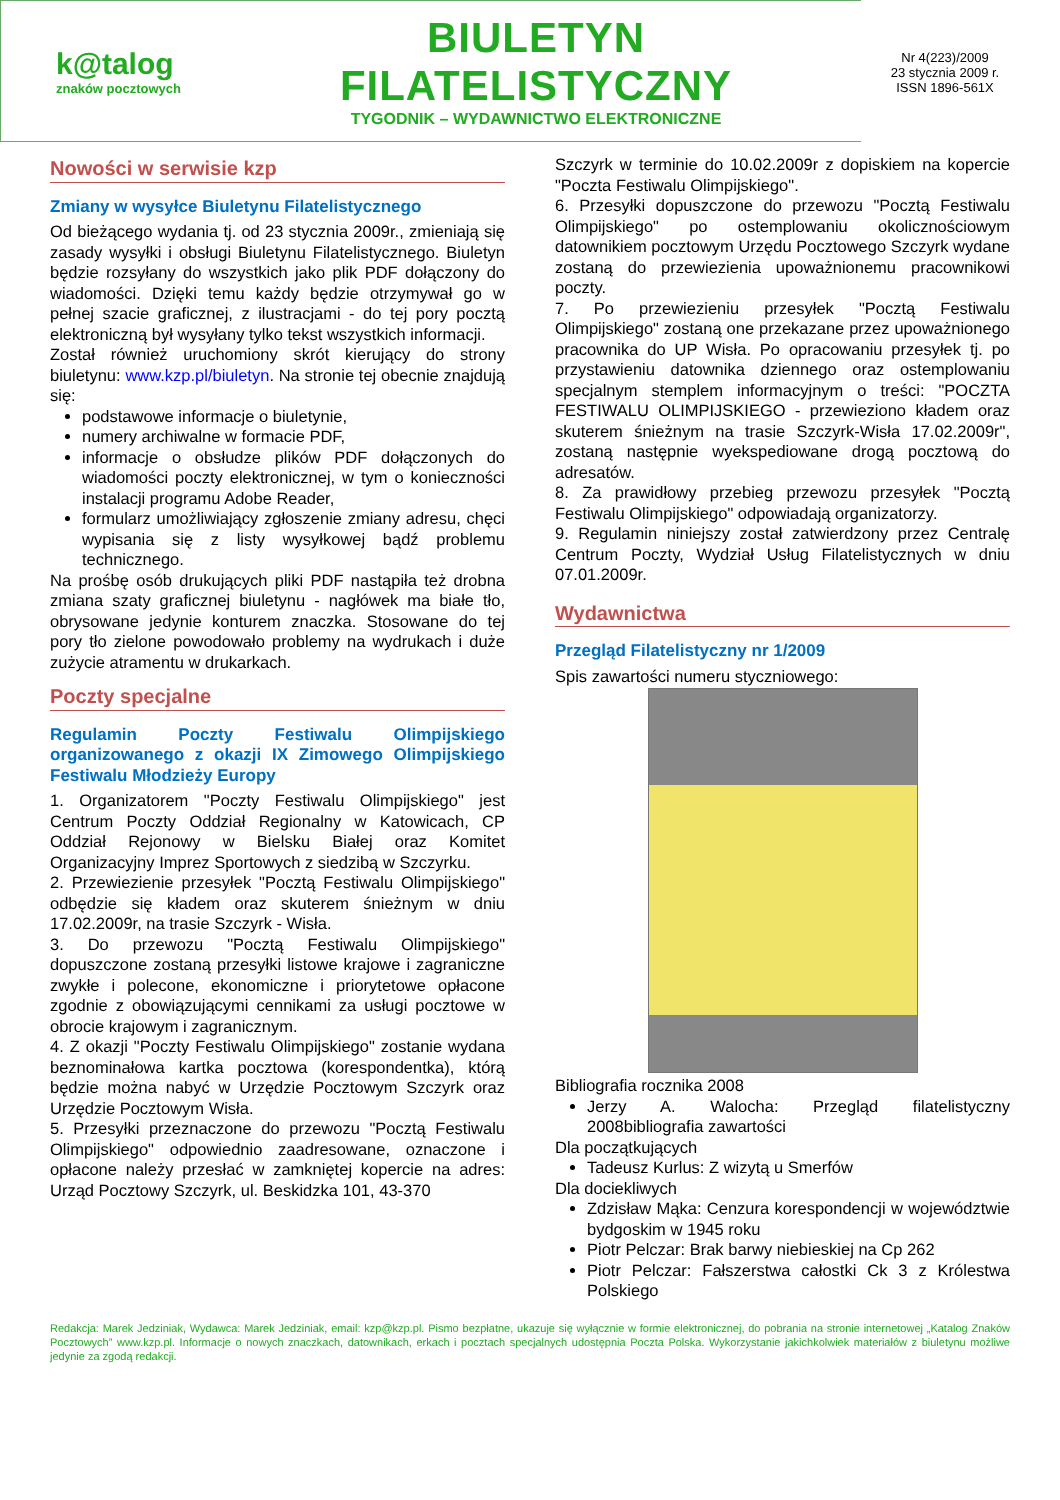k@talog
znaków pocztowych
BIULETYN FILATELISTYCZNY
TYGODNIK – WYDAWNICTWO ELEKTRONICZNE
Nr 4(223)/2009
23 stycznia 2009 r.
ISSN 1896-561X
Nowości w serwisie kzp
Zmiany w wysyłce Biuletynu Filatelistycznego
Od bieżącego wydania tj. od 23 stycznia 2009r., zmieniają się zasady wysyłki i obsługi Biuletynu Filatelistycznego. Biuletyn będzie rozsyłany do wszystkich jako plik PDF dołączony do wiadomości. Dzięki temu każdy będzie otrzymywał go w pełnej szacie graficznej, z ilustracjami - do tej pory pocztą elektroniczną był wysyłany tylko tekst wszystkich informacji.
Został również uruchomiony skrót kierujący do strony biuletynu: www.kzp.pl/biuletyn. Na stronie tej obecnie znajdują się:
podstawowe informacje o biuletynie,
numery archiwalne w formacie PDF,
informacje o obsłudze plików PDF dołączonych do wiadomości poczty elektronicznej, w tym o konieczności instalacji programu Adobe Reader,
formularz umożliwiający zgłoszenie zmiany adresu, chęci wypisania się z listy wysyłkowej bądź problemu technicznego.
Na prośbę osób drukujących pliki PDF nastąpiła też drobna zmiana szaty graficznej biuletynu - nagłówek ma białe tło, obrysowane jedynie konturem znaczka. Stosowane do tej pory tło zielone powodowało problemy na wydrukach i duże zużycie atramentu w drukarkach.
Poczty specjalne
Regulamin Poczty Festiwalu Olimpijskiego organizowanego z okazji IX Zimowego Olimpijskiego Festiwalu Młodzieży Europy
1. Organizatorem "Poczty Festiwalu Olimpijskiego" jest Centrum Poczty Oddział Regionalny w Katowicach, CP Oddział Rejonowy w Bielsku Białej oraz Komitet Organizacyjny Imprez Sportowych z siedzibą w Szczyrku.
2. Przewiezienie przesyłek "Pocztą Festiwalu Olimpijskiego" odbędzie się kładem oraz skuterem śnieżnym w dniu 17.02.2009r, na trasie Szczyrk - Wisła.
3. Do przewozu "Pocztą Festiwalu Olimpijskiego" dopuszczone zostaną przesyłki listowe krajowe i zagraniczne zwykłe i polecone, ekonomiczne i priorytetowe opłacone zgodnie z obowiązującymi cennikami za usługi pocztowe w obrocie krajowym i zagranicznym.
4. Z okazji "Poczty Festiwalu Olimpijskiego" zostanie wydana beznominałowa kartka pocztowa (korespondentka), którą będzie można nabyć w Urzędzie Pocztowym Szczyrk oraz Urzędzie Pocztowym Wisła.
5. Przesyłki przeznaczone do przewozu "Pocztą Festiwalu Olimpijskiego" odpowiednio zaadresowane, oznaczone i opłacone należy przesłać w zamkniętej kopercie na adres: Urząd Pocztowy Szczyrk, ul. Beskidzka 101, 43-370
Szczyrk w terminie do 10.02.2009r z dopiskiem na kopercie "Poczta Festiwalu Olimpijskiego".
6. Przesyłki dopuszczone do przewozu "Pocztą Festiwalu Olimpijskiego" po ostemplowaniu okolicznościowym datownikiem pocztowym Urzędu Pocztowego Szczyrk wydane zostaną do przewiezienia upoważnionemu pracownikowi poczty.
7. Po przewiezieniu przesyłek "Pocztą Festiwalu Olimpijskiego" zostaną one przekazane przez upoważnionego pracownika do UP Wisła. Po opracowaniu przesyłek tj. po przystawieniu datownika dziennego oraz ostemplowaniu specjalnym stemplem informacyjnym o treści: "POCZTA FESTIWALU OLIMPIJSKIEGO - przewieziono kładem oraz skuterem śnieżnym na trasie Szczyrk-Wisła 17.02.2009r", zostaną następnie wyekspediowane drogą pocztową do adresatów.
8. Za prawidłowy przebieg przewozu przesyłek "Pocztą Festiwalu Olimpijskiego" odpowiadają organizatorzy.
9. Regulamin niniejszy został zatwierdzony przez Centralę Centrum Poczty, Wydział Usług Filatelistycznych w dniu 07.01.2009r.
Wydawnictwa
Przegląd Filatelistyczny nr 1/2009
Spis zawartości numeru styczniowego:
Bibliografia rocznika 2008
Jerzy A. Walocha: Przegląd filatelistyczny 2008bibliografia zawartości
Dla początkujących
Tadeusz Kurlus: Z wizytą u Smerfów
Dla dociekliwych
Zdzisław Mąka: Cenzura korespondencji w województwie bydgoskim w 1945 roku
Piotr Pelczar: Brak barwy niebieskiej na Cp 262
Piotr Pelczar: Fałszerstwa całostki Ck 3 z Królestwa Polskiego
Redakcja: Marek Jedziniak, Wydawca: Marek Jedziniak, email: kzp@kzp.pl. Pismo bezpłatne, ukazuje się wyłącznie w formie elektronicznej, do pobrania na stronie internetowej „Katalog Znaków Pocztowych” www.kzp.pl. Informacje o nowych znaczkach, datownikach, erkach i pocztach specjalnych udostępnia Poczta Polska. Wykorzystanie jakichkolwiek materiałów z biuletynu możliwe jedynie za zgodą redakcji.